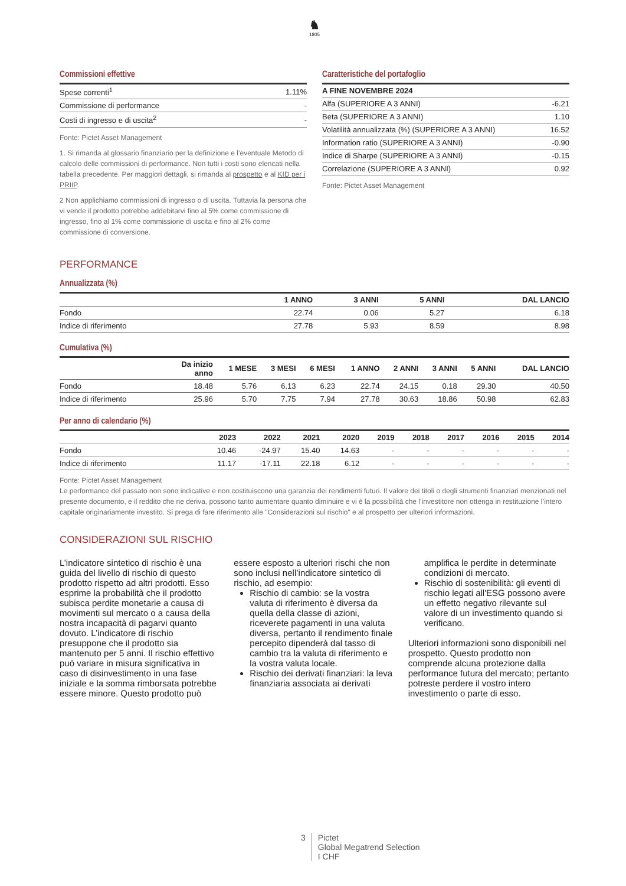♞
1805
Commissioni effettive
| Spese correnti<sup>1</sup> | 1.11% |
| Commissione di performance | - |
| Costi di ingresso e di uscita<sup>2</sup> | - |
Fonte: Pictet Asset Management
1. Si rimanda al glossario finanziario per la definizione e l’eventuale Metodo di calcolo delle commissioni di performance. Non tutti i costi sono elencati nella tabella precedente. Per maggiori dettagli, si rimanda al prospetto e al KID per i PRIIP.
2 Non applichiamo commissioni di ingresso o di uscita. Tuttavia la persona che vi vende il prodotto potrebbe addebitarvi fino al 5% come commissione di ingresso, fino al 1% come commissione di uscita e fino al 2% come commissione di conversione.
Caratteristiche del portafoglio
| A FINE NOVEMBRE 2024 | |
| --- | --- |
| Alfa (SUPERIORE A 3 ANNI) | -6.21 |
| Beta (SUPERIORE A 3 ANNI) | 1.10 |
| Volatilità annualizzata (%) (SUPERIORE A 3 ANNI) | 16.52 |
| Information ratio (SUPERIORE A 3 ANNI) | -0.90 |
| Indice di Sharpe (SUPERIORE A 3 ANNI) | -0.15 |
| Correlazione (SUPERIORE A 3 ANNI) | 0.92 |
Fonte: Pictet Asset Management
PERFORMANCE
Annualizzata (%)
| | 1 ANNO | 3 ANNI | 5 ANNI | DAL LANCIO |
| --- | --- | --- | --- | --- |
| Fondo | 22.74 | 0.06 | 5.27 | 6.18 |
| Indice di riferimento | 27.78 | 5.93 | 8.59 | 8.98 |
Cumulativa (%)
| | Da inizio anno | 1 MESE | 3 MESI | 6 MESI | 1 ANNO | 2 ANNI | 3 ANNI | 5 ANNI | DAL LANCIO |
| --- | --- | --- | --- | --- | --- | --- | --- | --- | --- |
| Fondo | 18.48 | 5.76 | 6.13 | 6.23 | 22.74 | 24.15 | 0.18 | 29.30 | 40.50 |
| Indice di riferimento | 25.96 | 5.70 | 7.75 | 7.94 | 27.78 | 30.63 | 18.86 | 50.98 | 62.83 |
Per anno di calendario (%)
| | 2023 | 2022 | 2021 | 2020 | 2019 | 2018 | 2017 | 2016 | 2015 | 2014 |
| --- | --- | --- | --- | --- | --- | --- | --- | --- | --- | --- |
| Fondo | 10.46 | -24.97 | 15.40 | 14.63 | - | - | - | - | - | - |
| Indice di riferimento | 11.17 | -17.11 | 22.18 | 6.12 | - | - | - | - | - | - |
Fonte: Pictet Asset Management
Le performance del passato non sono indicative e non costituiscono una garanzia dei rendimenti futuri. Il valore dei titoli o degli strumenti finanziari menzionati nel presente documento, e il reddito che ne deriva, possono tanto aumentare quanto diminuire e vi è la possibilità che l’investitore non ottenga in restituzione l’intero capitale originariamente investito. Si prega di fare riferimento alle "Considerazioni sul rischio" e al prospetto per ulteriori informazioni.
CONSIDERAZIONI SUL RISCHIO
L’indicatore sintetico di rischio è una guida del livello di rischio di questo prodotto rispetto ad altri prodotti. Esso esprime la probabilità che il prodotto subisca perdite monetarie a causa di movimenti sul mercato o a causa della nostra incapacità di pagarvi quanto dovuto. L’indicatore di rischio presuppone che il prodotto sia mantenuto per 5 anni. Il rischio effettivo può variare in misura significativa in caso di disinvestimento in una fase iniziale e la somma rimborsata potrebbe essere minore. Questo prodotto può
essere esposto a ulteriori rischi che non sono inclusi nell’indicatore sintetico di rischio, ad esempio:
Rischio di cambio: se la vostra valuta di riferimento è diversa da quella della classe di azioni, riceverete pagamenti in una valuta diversa, pertanto il rendimento finale percepito dipenderà dal tasso di cambio tra la valuta di riferimento e la vostra valuta locale.
Rischio dei derivati finanziari: la leva finanziaria associata ai derivati
amplifica le perdite in determinate condizioni di mercato.
Rischio di sostenibilità: gli eventi di rischio legati all'ESG possono avere un effetto negativo rilevante sul valore di un investimento quando si verificano.
Ulteriori informazioni sono disponibili nel prospetto. Questo prodotto non comprende alcuna protezione dalla performance futura del mercato; pertanto potreste perdere il vostro intero investimento o parte di esso.
3 Pictet
Global Megatrend Selection
I CHF